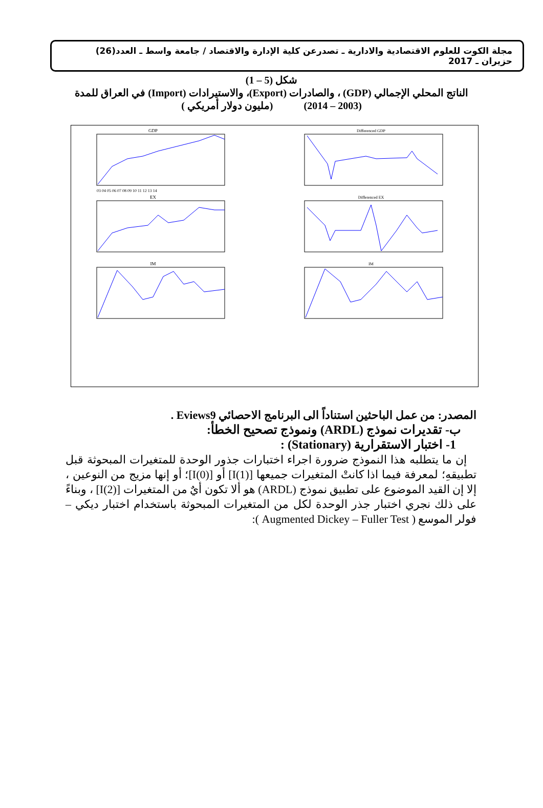مجلة الكوت للعلوم الاقتصادية والادارية ـ تصدرعن كلية الإدارة والاقتصاد / جامعة واسط ـ العدد(26) حزيران ـ 2017
شكل (5 – 1)
الناتج المحلي الإجمالي (GDP) ، والصادرات (Export)، والاستيرادات (Import) في العراق للمدة
(2003 – 2014) (مليون دولار أمريكي )
GDP
03 04 05 06 07 08 09 10 11 12 13 14
EX
IM
Differenced GDP
Differenced EX
IM
المصدر: من عمل الباحثين استناداً الى البرنامج الاحصائي Eviews9 .
ب- تقديرات نموذج (ARDL) ونموذج تصحيح الخطأ:
1- اختبار الاستقرارية (Stationary) :
إن ما يتطلبه هذا النموذج ضرورة اجراء اختبارات جذور الوحدة للمتغيرات المبحوثة قبل تطبيقهِ؛ لمعرفة فيما اذا كانتْ المتغيرات جميعها [I(1)] أو [I(0)]؛ أو إنها مزيج من النوعين ، إلا إن القيد الموضوع على تطبيق نموذج (ARDL) هو ألا تكون أيٌ من المتغيرات [I(2)] ، وبناءً على ذلك نجري اختبار جذر الوحدة لكل من المتغيرات المبحوثة باستخدام اختبار ديكي – فولر الموسع ( Augmented Dickey – Fuller Test ):